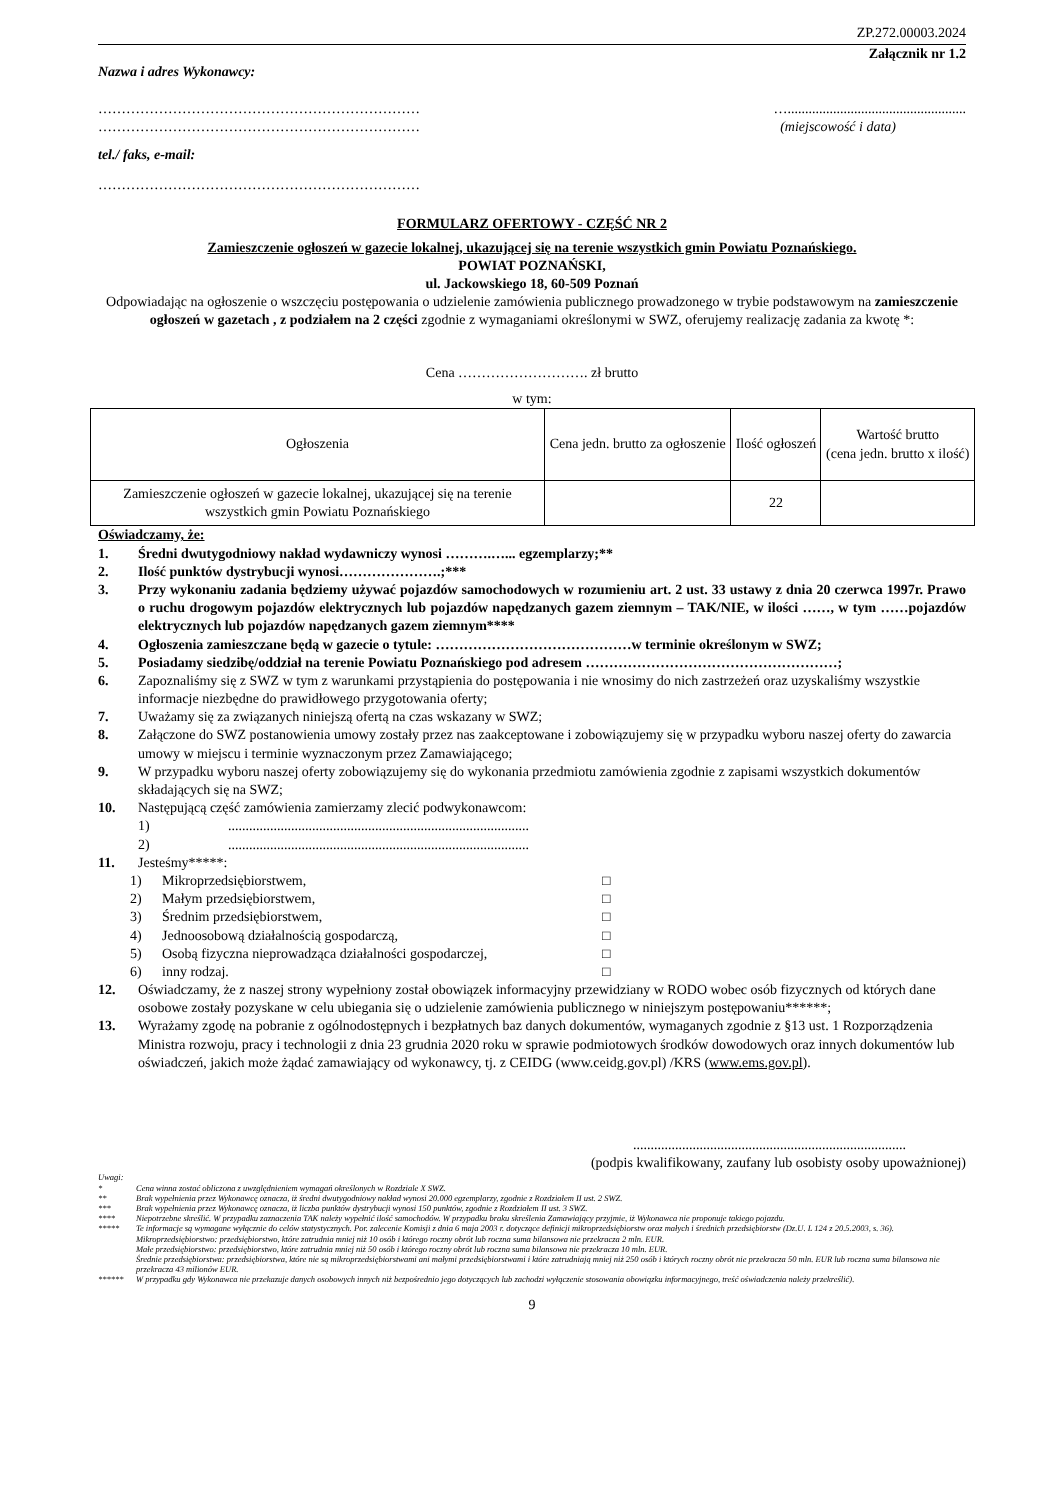ZP.272.00003.2024
Załącznik nr 1.2
Nazwa i adres Wykonawcy:
…………………………………………………………… …...................................................
…………………………………………………………… (miejscowość i data)
tel./ faks, e-mail:
……………………………………………………………
FORMULARZ OFERTOWY - CZĘŚĆ NR 2
Zamieszczenie ogłoszeń w gazecie lokalnej, ukazującej się na terenie wszystkich gmin Powiatu Poznańskiego.
POWIAT POZNAŃSKI,
ul. Jackowskiego 18, 60-509 Poznań
Odpowiadając na ogłoszenie o wszczęciu postępowania o udzielenie zamówienia publicznego prowadzonego w trybie podstawowym na zamieszczenie ogłoszeń w gazetach , z podziałem na 2 części zgodnie z wymaganiami określonymi w SWZ, oferujemy realizację zadania za kwotę *:
Cena ………………………. zł brutto
w tym:
| Ogłoszenia | Cena jedn. brutto za ogłoszenie | Ilość ogłoszeń | Wartość brutto (cena jedn. brutto x ilość) |
| --- | --- | --- | --- |
| Zamieszczenie ogłoszeń w gazecie lokalnej, ukazującej się na terenie wszystkich gmin Powiatu Poznańskiego | | 22 | |
Oświadczamy, że:
1. Średni dwutygodniowy nakład wydawniczy wynosi ……….…... egzemplarzy;**
2. Ilość punktów dystrybucji wynosi………………….;***
3. Przy wykonaniu zadania będziemy używać pojazdów samochodowych w rozumieniu art. 2 ust. 33 ustawy z dnia 20 czerwca 1997r. Prawo o ruchu drogowym pojazdów elektrycznych lub pojazdów napędzanych gazem ziemnym – TAK/NIE, w ilości ……, w tym ……pojazdów elektrycznych lub pojazdów napędzanych gazem ziemnym****
4. Ogłoszenia zamieszczane będą w gazecie o tytule: ……………………………………w terminie określonym w SWZ;
5. Posiadamy siedzibę/oddział na terenie Powiatu Poznańskiego pod adresem ………………………………………………;
6. Zapoznaliśmy się z SWZ w tym z warunkami przystąpienia do postępowania i nie wnosimy do nich zastrzeżeń oraz uzyskaliśmy wszystkie informacje niezbędne do prawidłowego przygotowania oferty;
7. Uważamy się za związanych niniejszą ofertą na czas wskazany w SWZ;
8. Załączone do SWZ postanowienia umowy zostały przez nas zaakceptowane i zobowiązujemy się w przypadku wyboru naszej oferty do zawarcia umowy w miejscu i terminie wyznaczonym przez Zamawiającego;
9. W przypadku wyboru naszej oferty zobowiązujemy się do wykonania przedmiotu zamówienia zgodnie z zapisami wszystkich dokumentów składających się na SWZ;
10. Następującą część zamówienia zamierzamy zlecić podwykonawcom:
1)......................................................................................
2)......................................................................................
11. Jesteśmy*****:
1) Mikroprzedsiębiorstwem, □
2) Małym przedsiębiorstwem, □
3) Średnim przedsiębiorstwem, □
4) Jednoosobową działalnością gospodarczą, □
5) Osobą fizyczna nieprowadząca działalności gospodarczej, □
6) inny rodzaj. □
12. Oświadczamy, że z naszej strony wypełniony został obowiązek informacyjny przewidziany w RODO wobec osób fizycznych od których dane osobowe zostały pozyskane w celu ubiegania się o udzielenie zamówienia publicznego w niniejszym postępowaniu******;
13. Wyrażamy zgodę na pobranie z ogólnodostępnych i bezpłatnych baz danych dokumentów, wymaganych zgodnie z §13 ust. 1 Rozporządzenia Ministra rozwoju, pracy i technologii z dnia 23 grudnia 2020 roku w sprawie podmiotowych środków dowodowych oraz innych dokumentów lub oświadczeń, jakich może żądać zamawiający od wykonawcy, tj. z CEIDG (www.ceidg.gov.pl) /KRS (www.ems.gov.pl).
..............................................................................
(podpis kwalifikowany, zaufany lub osobisty osoby upoważnionej)
Uwagi:
* Cena winna zostać obliczona z uwzględnieniem wymagań określonych w Rozdziale X SWZ.
** Brak wypełnienia przez Wykonawcę oznacza, iż średni dwutygodniowy nakład wynosi 20.000 egzemplarzy, zgodnie z Rozdziałem II ust. 2 SWZ.
*** Brak wypełnienia przez Wykonawcę oznacza, iż liczba punktów dystrybucji wynosi 150 punktów, zgodnie z Rozdziałem II ust. 3 SWZ.
**** Niepotrzebne skreślić. W przypadku zaznaczenia TAK należy wypełnić ilość samochodów. W przypadku braku skreślenia Zamawiający przyjmie, iż Wykonawca nie proponuje takiego pojazdu.
***** Te informacje są wymagane wyłącznie do celów statystycznych. Por. zalecenie Komisji z dnia 6 maja 2003 r. dotyczące definicji mikroprzedsiębiorstw oraz małych i średnich przedsiębiorstw (Dz.U. L 124 z 20.5.2003, s. 36).
Mikroprzedsiębiorstwo: przedsiębiorstwo, które zatrudnia mniej niż 10 osób i którego roczny obrót lub roczna suma bilansowa nie przekracza 2 mln. EUR.
Małe przedsiębiorstwo: przedsiębiorstwo, które zatrudnia mniej niż 50 osób i którego roczny obrót lub roczna suma bilansowa nie przekracza 10 mln. EUR.
Średnie przedsiębiorstwa: przedsiębiorstwa, które nie są mikroprzedsiębiorstwami ani małymi przedsiębiorstwami i które zatrudniają mniej niż 250 osób i których roczny obrót nie przekracza 50 mln. EUR lub roczna suma bilansowa nie przekracza 43 milionów EUR.
****** W przypadku gdy Wykonawca nie przekazuje danych osobowych innych niż bezpośrednio jego dotyczących lub zachodzi wyłączenie stosowania obowiązku informacyjnego, treść oświadczenia należy przekreślić).
9